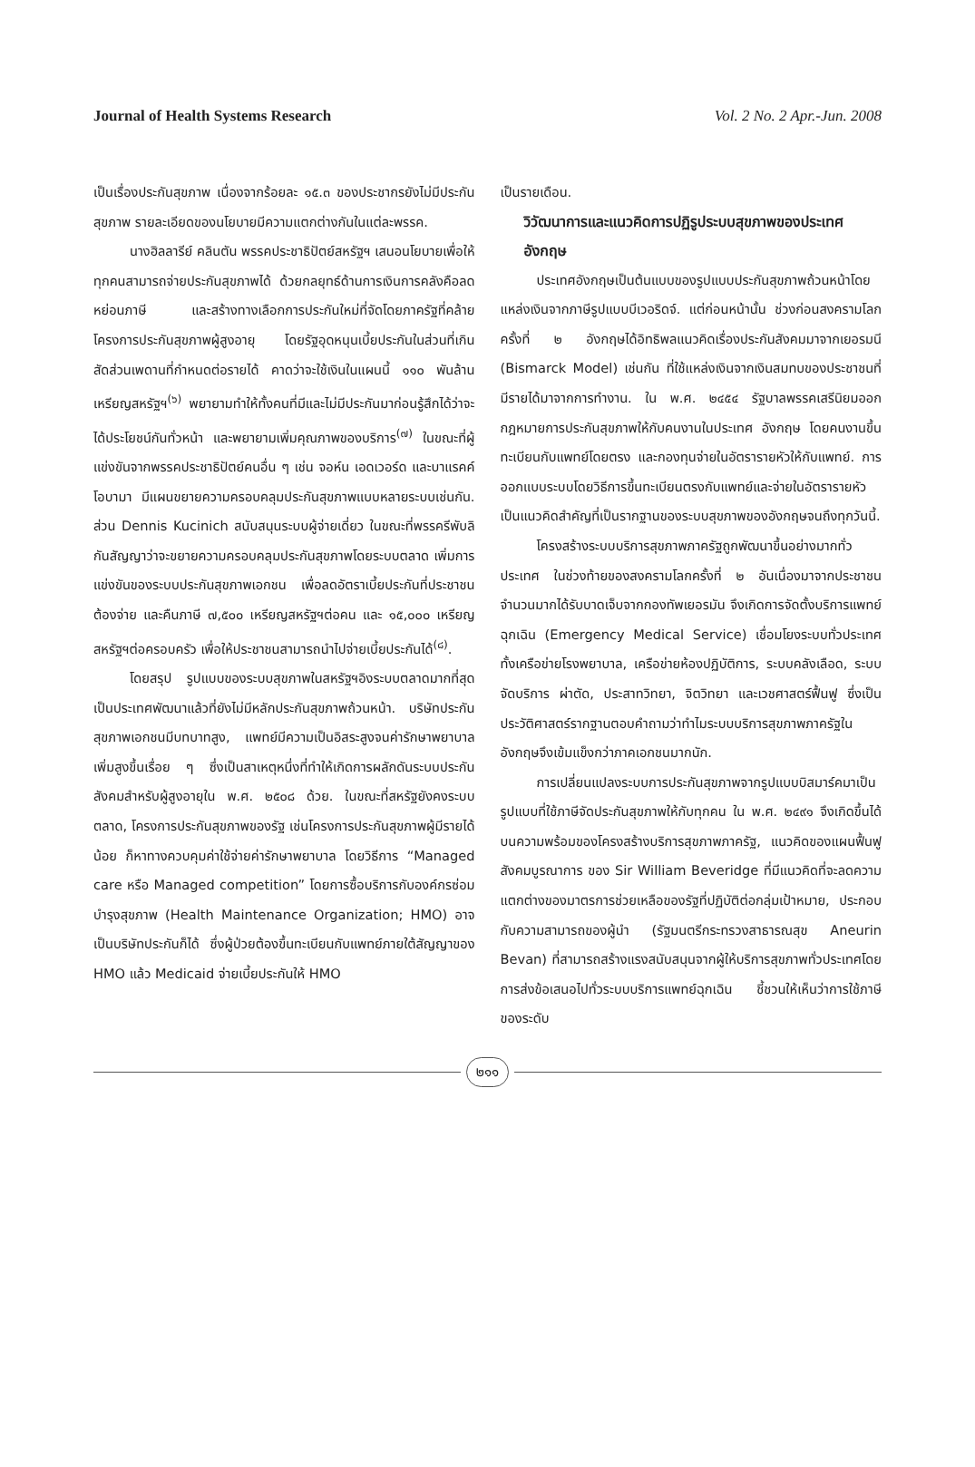Journal of Health Systems Research Vol. 2 No. 2 Apr.-Jun. 2008
เป็นเรื่องประกันสุขภาพ เนื่องจากร้อยละ ๑๕.๓ ของประชากรยังไม่มีประกันสุขภาพ รายละเอียดของนโยบายมีความแตกต่างกันในแต่ละพรรค.
นางฮิลลารีย์ คลินตัน พรรคประชาธิปัตย์สหรัฐฯ เสนอนโยบายเพื่อให้ทุกคนสามารถจ่ายประกันสุขภาพได้ ด้วยกลยุทธ์ด้านการเงินการคลังคือลดหย่อนภาษี และสร้างทางเลือกการประกันใหม่ที่จัดโดยภาครัฐที่คล้ายโครงการประกันสุขภาพผู้สูงอายุ โดยรัฐอุดหนุนเบี้ยประกันในส่วนที่เกินสัดส่วนเพดานที่กำหนดต่อรายได้ คาดว่าจะใช้เงินในแผนนี้ ๑๑๐ พันล้านเหรียญสหรัฐฯ<sup>(๖)</sup> พยายามทำให้ทั้งคนที่มีและไม่มีประกันมาก่อนรู้สึกได้ว่าจะได้ประโยชน์กันทั่วหน้า และพยายามเพิ่มคุณภาพของบริการ<sup>(๗)</sup> ในขณะที่ผู้แข่งขันจากพรรคประชาธิปัตย์คนอื่น ๆ เช่น จอห์น เอดเวอร์ด และบาแรคค์ โอบามา มีแผนขยายความครอบคลุมประกันสุขภาพแบบหลายระบบเช่นกัน. ส่วน Dennis Kucinich สนับสนุนระบบผู้จ่ายเดี่ยว ในขณะที่พรรครีพับลิกันสัญญาว่าจะขยายความครอบคลุมประกันสุขภาพโดยระบบตลาด เพิ่มการแข่งขันของระบบประกันสุขภาพเอกชน เพื่อลดอัตราเบี้ยประกันที่ประชาชนต้องจ่าย และคืนภาษี ๗,๕๐๐ เหรียญสหรัฐฯต่อคน และ ๑๕,๐๐๐ เหรียญสหรัฐฯต่อครอบครัว เพื่อให้ประชาชนสามารถนำไปจ่ายเบี้ยประกันได้<sup>(๘)</sup>.
โดยสรุป รูปแบบของระบบสุขภาพในสหรัฐฯอิงระบบตลาดมากที่สุด เป็นประเทศพัฒนาแล้วที่ยังไม่มีหลักประกันสุขภาพถ้วนหน้า. บริษัทประกันสุขภาพเอกชนมีบทบาทสูง, แพทย์มีความเป็นอิสระสูงจนค่ารักษาพยาบาลเพิ่มสูงขึ้นเรื่อย ๆ ซึ่งเป็นสาเหตุหนึ่งที่ทำให้เกิดการผลักดันระบบประกันสังคมสำหรับผู้สูงอายุใน พ.ศ. ๒๕๐๘ ด้วย. ในขณะที่สหรัฐยังคงระบบตลาด, โครงการประกันสุขภาพของรัฐ เช่นโครงการประกันสุขภาพผู้มีรายได้น้อย ก็หาทางควบคุมค่าใช้จ่ายค่ารักษาพยาบาล โดยวิธีการ “Managed care หรือ Managed competition” โดยการซื้อบริการกับองค์กรซ่อมบำรุงสุขภาพ (Health Maintenance Organization; HMO) อาจเป็นบริษัทประกันก็ได้ ซึ่งผู้ป่วยต้องขึ้นทะเบียนกับแพทย์ภายใต้สัญญาของ HMO แล้ว Medicaid จ่ายเบี้ยประกันให้ HMO
เป็นรายเดือน.
วิวัฒนาการและแนวคิดการปฏิรูประบบสุขภาพของประเทศอังกฤษ
ประเทศอังกฤษเป็นต้นแบบของรูปแบบประกันสุขภาพถ้วนหน้าโดยแหล่งเงินจากภาษีรูปแบบบีเวอริดจ์. แต่ก่อนหน้านั้น ช่วงก่อนสงครามโลกครั้งที่ ๒ อังกฤษได้อิทธิพลแนวคิดเรื่องประกันสังคมมาจากเยอรมนี (Bismarck Model) เช่นกัน ที่ใช้แหล่งเงินจากเงินสมทบของประชาชนที่มีรายได้มาจากการทำงาน. ใน พ.ศ. ๒๔๕๔ รัฐบาลพรรคเสรีนิยมออกกฎหมายการประกันสุขภาพให้กับคนงานในประเทศ อังกฤษ โดยคนงานขึ้นทะเบียนกับแพทย์โดยตรง และกองทุนจ่ายในอัตรารายหัวให้กับแพทย์. การออกแบบระบบโดยวิธีการขึ้นทะเบียนตรงกับแพทย์และจ่ายในอัตรารายหัว เป็นแนวคิดสำคัญที่เป็นรากฐานของระบบสุขภาพของอังกฤษจนถึงทุกวันนี้.
โครงสร้างระบบบริการสุขภาพภาครัฐถูกพัฒนาขึ้นอย่างมากทั่วประเทศ ในช่วงท้ายของสงครามโลกครั้งที่ ๒ อันเนื่องมาจากประชาชนจำนวนมากได้รับบาดเจ็บจากกองทัพเยอรมัน จึงเกิดการจัดตั้งบริการแพทย์ฉุกเฉิน (Emergency Medical Service) เชื่อมโยงระบบทั่วประเทศ ทั้งเครือข่ายโรงพยาบาล, เครือข่ายห้องปฏิบัติการ, ระบบคลังเลือด, ระบบจัดบริการ ผ่าตัด, ประสาทวิทยา, จิตวิทยา และเวชศาสตร์ฟื้นฟู ซึ่งเป็นประวัติศาสตร์รากฐานตอบคำถามว่าทำไมระบบบริการสุขภาพภาครัฐในอังกฤษจึงเข้มแข็งกว่าภาคเอกชนมากนัก.
การเปลี่ยนแปลงระบบการประกันสุขภาพจากรูปแบบบิสมาร์คมาเป็นรูปแบบที่ใช้ภาษีจัดประกันสุขภาพให้กับทุกคน ใน พ.ศ. ๒๔๙๑ จึงเกิดขึ้นได้บนความพร้อมของโครงสร้างบริการสุขภาพภาครัฐ, แนวคิดของแผนฟื้นฟูสังคมบูรณาการ ของ Sir William Beveridge ที่มีแนวคิดที่จะลดความแตกต่างของมาตรการช่วยเหลือของรัฐที่ปฏิบัติต่อกลุ่มเป้าหมาย, ประกอบกับความสามารถของผู้นำ (รัฐมนตรีกระทรวงสาธารณสุข Aneurin Bevan) ที่สามารถสร้างแรงสนับสนุนจากผู้ให้บริการสุขภาพทั่วประเทศโดยการส่งข้อเสนอไปทั่วระบบบริการแพทย์ฉุกเฉิน ชี้ชวนให้เห็นว่าการใช้ภาษีของระดับ
๒๑๑